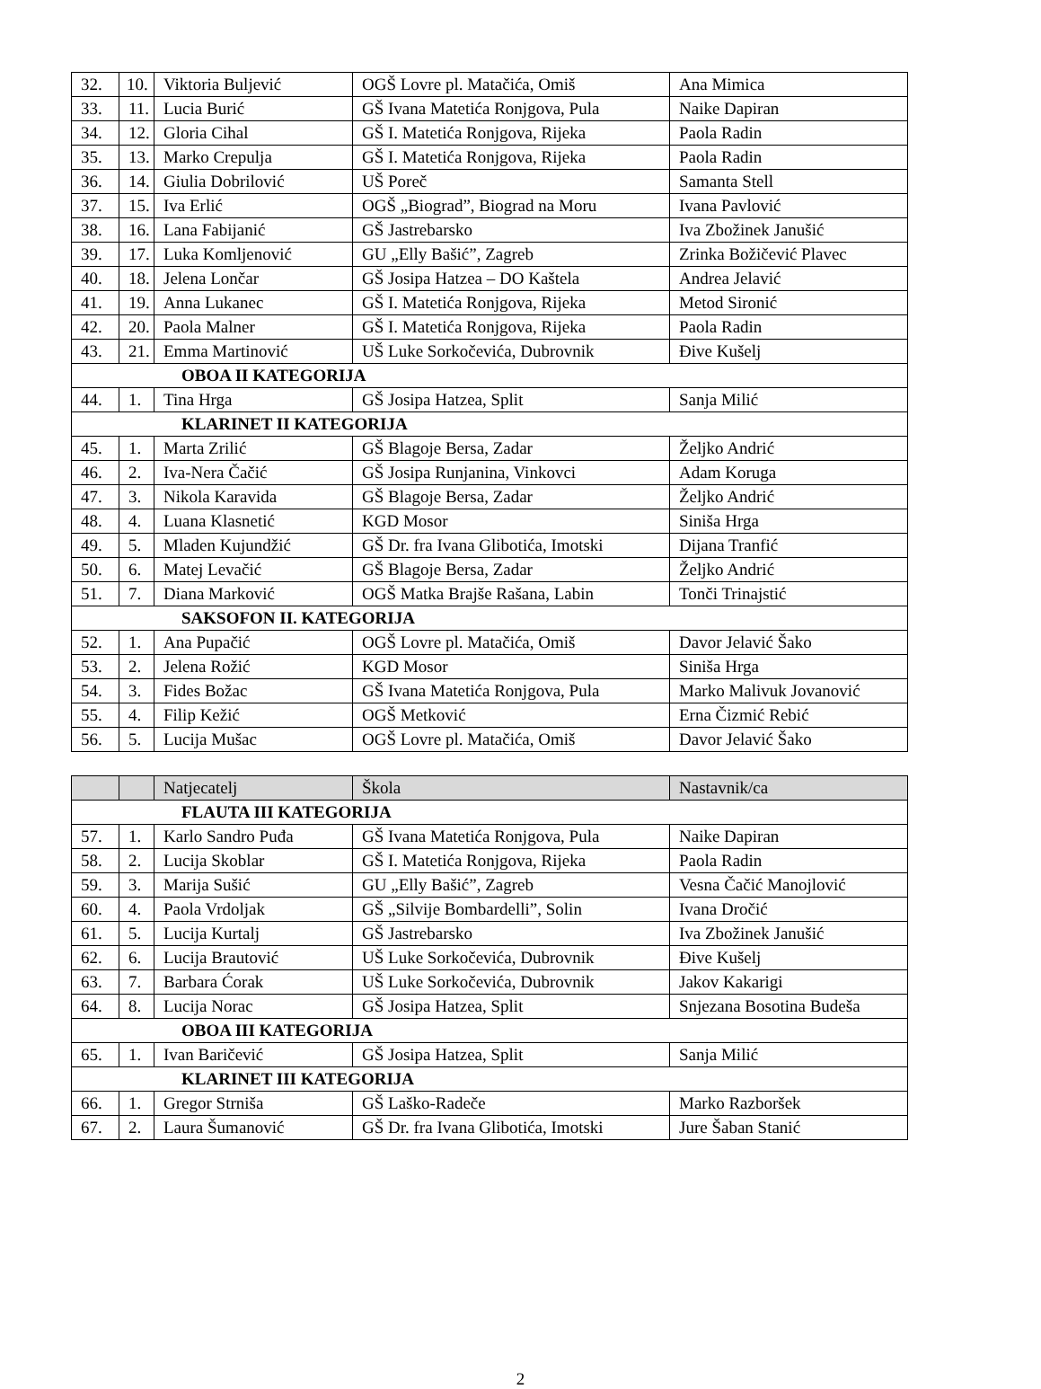| 32. | 10. | Viktoria Buljević | OGŠ Lovre pl. Matačića, Omiš | Ana Mimica |
| 33. | 11. | Lucia Burić | GŠ Ivana Matetića Ronjgova, Pula | Naike Dapiran |
| 34. | 12. | Gloria Cihal | GŠ I. Matetića Ronjgova, Rijeka | Paola Radin |
| 35. | 13. | Marko Crepulja | GŠ I. Matetića Ronjgova, Rijeka | Paola Radin |
| 36. | 14. | Giulia Dobrilović | UŠ Poreč | Samanta Stell |
| 37. | 15. | Iva Erlić | OGŠ „Biograd”, Biograd na Moru | Ivana Pavlović |
| 38. | 16. | Lana Fabijanić | GŠ Jastrebarsko | Iva Zbožinek Janušić |
| 39. | 17. | Luka Komljenović | GU „Elly Bašić”, Zagreb | Zrinka Božičević Plavec |
| 40. | 18. | Jelena Lončar | GŠ Josipa Hatzea – DO Kaštela | Andrea Jelavić |
| 41. | 19. | Anna Lukanec | GŠ I. Matetića Ronjgova, Rijeka | Metod Sironić |
| 42. | 20. | Paola Malner | GŠ I. Matetića Ronjgova, Rijeka | Paola Radin |
| 43. | 21. | Emma Martinović | UŠ Luke Sorkočevića, Dubrovnik | Đive Kušelj |
| OBOA II KATEGORIJA | | | | |
| 44. | 1. | Tina Hrga | GŠ Josipa Hatzea, Split | Sanja Milić |
| KLARINET II KATEGORIJA | | | | |
| 45. | 1. | Marta Zrilić | GŠ Blagoje Bersa, Zadar | Željko Andrić |
| 46. | 2. | Iva-Nera Čačić | GŠ Josipa Runjanina, Vinkovci | Adam Koruga |
| 47. | 3. | Nikola Karavida | GŠ Blagoje Bersa, Zadar | Željko Andrić |
| 48. | 4. | Luana Klasnetić | KGD Mosor | Siniša Hrga |
| 49. | 5. | Mladen Kujundžić | GŠ Dr. fra Ivana Glibotića, Imotski | Dijana Tranfić |
| 50. | 6. | Matej Levačić | GŠ Blagoje Bersa, Zadar | Željko Andrić |
| 51. | 7. | Diana Marković | OGŠ Matka Brajše Rašana, Labin | Tonči Trinajstić |
| SAKSOFON II. KATEGORIJA | | | | |
| 52. | 1. | Ana Pupačić | OGŠ Lovre pl. Matačića, Omiš | Davor Jelavić Šako |
| 53. | 2. | Jelena Rožić | KGD Mosor | Siniša Hrga |
| 54. | 3. | Fides Božac | GŠ Ivana Matetića Ronjgova, Pula | Marko Malivuk Jovanović |
| 55. | 4. | Filip Kežić | OGŠ Metković | Erna Čizmić Rebić |
| 56. | 5. | Lucija Mušac | OGŠ Lovre pl. Matačića, Omiš | Davor Jelavić Šako |
| | | Natjecatelj | Škola | Nastavnik/ca |
| FLAUTA III KATEGORIJA | | | | |
| 57. | 1. | Karlo Sandro Puđa | GŠ Ivana Matetića Ronjgova, Pula | Naike Dapiran |
| 58. | 2. | Lucija Skoblar | GŠ I. Matetića Ronjgova, Rijeka | Paola Radin |
| 59. | 3. | Marija Sušić | GU „Elly Bašić”, Zagreb | Vesna Čačić Manojlović |
| 60. | 4. | Paola Vrdoljak | GŠ „Silvije Bombardelli”, Solin | Ivana Dročić |
| 61. | 5. | Lucija Kurtalj | GŠ Jastrebarsko | Iva Zbožinek Janušić |
| 62. | 6. | Lucija Brautović | UŠ Luke Sorkočevića, Dubrovnik | Đive Kušelj |
| 63. | 7. | Barbara Ćorak | UŠ Luke Sorkočevića, Dubrovnik | Jakov Kakarigi |
| 64. | 8. | Lucija Norac | GŠ Josipa Hatzea, Split | Snjezana Bosotina Budeša |
| OBOA III KATEGORIJA | | | | |
| 65. | 1. | Ivan Baričević | GŠ Josipa Hatzea, Split | Sanja Milić |
| KLARINET III KATEGORIJA | | | | |
| 66. | 1. | Gregor Strniša | GŠ Laško-Radeče | Marko Razboršek |
| 67. | 2. | Laura Šumanović | GŠ Dr. fra Ivana Glibotića, Imotski | Jure Šaban Stanić |
2